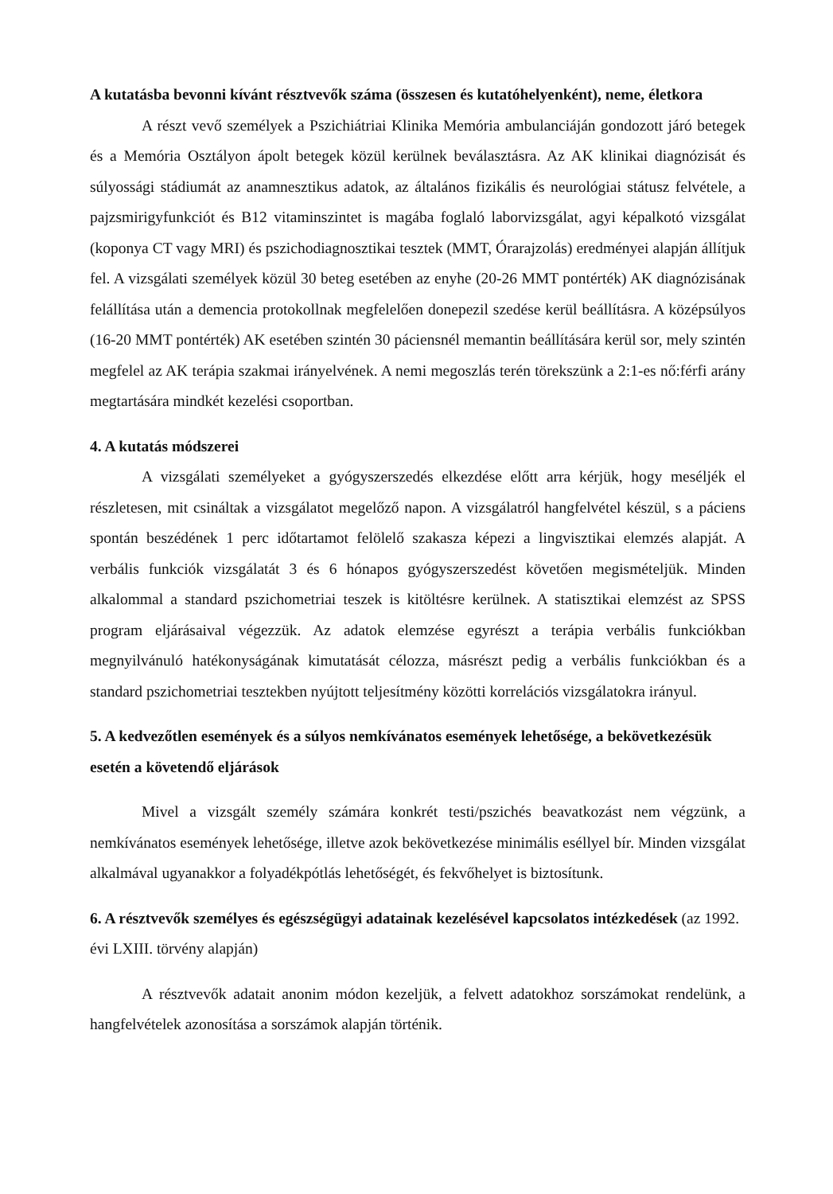A kutatásba bevonni kívánt résztvevők száma (összesen és kutatóhelyenként), neme, életkora
A részt vevő személyek a Pszichiátriai Klinika Memória ambulanciáján gondozott járó betegek és a Memória Osztályon ápolt betegek közül kerülnek beválasztásra. Az AK klinikai diagnózisát és súlyossági stádiumát az anamnesztikus adatok, az általános fizikális és neurológiai státusz felvétele, a pajzsmirigyfunkciót és B12 vitaminszintet is magába foglaló laborvizsgálat, agyi képalkotó vizsgálat (koponya CT vagy MRI) és pszichodiagnosztikai tesztek (MMT, Órarajzolás) eredményei alapján állítjuk fel. A vizsgálati személyek közül 30 beteg esetében az enyhe (20-26 MMT pontérték) AK diagnózisának felállítása után a demencia protokollnak megfelelően donepezil szedése kerül beállításra. A középsúlyos (16-20 MMT pontérték) AK esetében szintén 30 páciensnél memantin beállítására kerül sor, mely szintén megfelel az AK terápia szakmai irányelvének. A nemi megoszlás terén törekszünk a 2:1-es nő:férfi arány megtartására mindkét kezelési csoportban.
4. A kutatás módszerei
A vizsgálati személyeket a gyógyszerszedés elkezdése előtt arra kérjük, hogy meséljék el részletesen, mit csináltak a vizsgálatot megelőző napon. A vizsgálatról hangfelvétel készül, s a páciens spontán beszédének 1 perc időtartamot felölelő szakasza képezi a lingvisztikai elemzés alapját. A verbális funkciók vizsgálatát 3 és 6 hónapos gyógyszerszedést követően megismételjük. Minden alkalommal a standard pszichometriai teszek is kitöltésre kerülnek. A statisztikai elemzést az SPSS program eljárásaival végezzük. Az adatok elemzése egyrészt a terápia verbális funkciókban megnyilvánuló hatékonyságának kimutatását célozza, másrészt pedig a verbális funkciókban és a standard pszichometriai tesztekben nyújtott teljesítmény közötti korrelációs vizsgálatokra irányul.
5. A kedvezőtlen események és a súlyos nemkívánatos események lehetősége, a bekövetkezésük esetén a követendő eljárások
Mivel a vizsgált személy számára konkrét testi/pszichés beavatkozást nem végzünk, a nemkívánatos események lehetősége, illetve azok bekövetkezése minimális eséllyel bír. Minden vizsgálat alkalmával ugyanakkor a folyadékpótlás lehetőségét, és fekvőhelyet is biztosítunk.
6. A résztvevők személyes és egészségügyi adatainak kezelésével kapcsolatos intézkedések (az 1992. évi LXIII. törvény alapján)
A résztvevők adatait anonim módon kezeljük, a felvett adatokhoz sorszámokat rendelünk, a hangfelvételek azonosítása a sorszámok alapján történik.